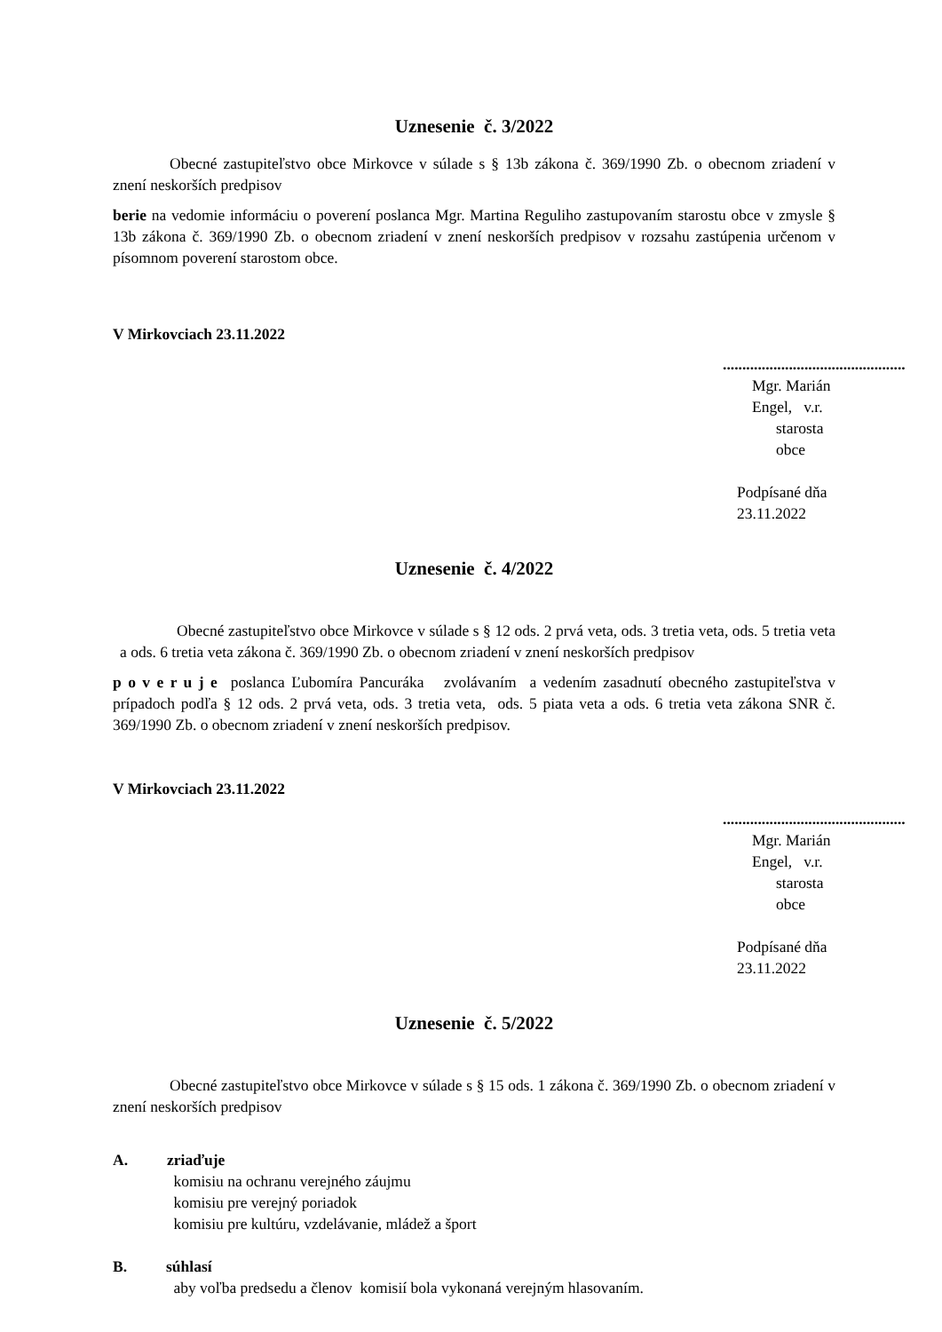Uznesenie č. 3/2022
Obecné zastupiteľstvo obce Mirkovce v súlade s § 13b zákona č. 369/1990 Zb. o obecnom zriadení v znení neskorších predpisov
berie na vedomie informáciu o poverení poslanca Mgr. Martina Reguliho zastupovaním starostu obce v zmysle § 13b zákona č. 369/1990 Zb. o obecnom zriadení v znení neskorších predpisov v rozsahu zastúpenia určenom v písomnom poverení starostom obce.
V Mirkovciach 23.11.2022
...............................................
Mgr. Marián Engel, v.r.
starosta obce
Podpísané dňa 23.11.2022
Uznesenie č. 4/2022
Obecné zastupiteľstvo obce Mirkovce v súlade s § 12 ods. 2 prvá veta, ods. 3 tretia veta, ods. 5 tretia veta a ods. 6 tretia veta zákona č. 369/1990 Zb. o obecnom zriadení v znení neskorších predpisov
p o v e r u j e poslanca Ľubomíra Pancuráka zvolávaním a vedením zasadnutí obecného zastupiteľstva v prípadoch podľa § 12 ods. 2 prvá veta, ods. 3 tretia veta, ods. 5 piata veta a ods. 6 tretia veta zákona SNR č. 369/1990 Zb. o obecnom zriadení v znení neskorších predpisov.
V Mirkovciach 23.11.2022
...............................................
Mgr. Marián Engel, v.r.
starosta obce
Podpísané dňa 23.11.2022
Uznesenie č. 5/2022
Obecné zastupiteľstvo obce Mirkovce v súlade s § 15 ods. 1 zákona č. 369/1990 Zb. o obecnom zriadení v znení neskorších predpisov
A. zriaďuje
komisiu na ochranu verejného záujmu
komisiu pre verejný poriadok
komisiu pre kultúru, vzdelávanie, mládež a šport
B. súhlasí
aby voľba predsedu a členov komisií bola vykonaná verejným hlasovaním.